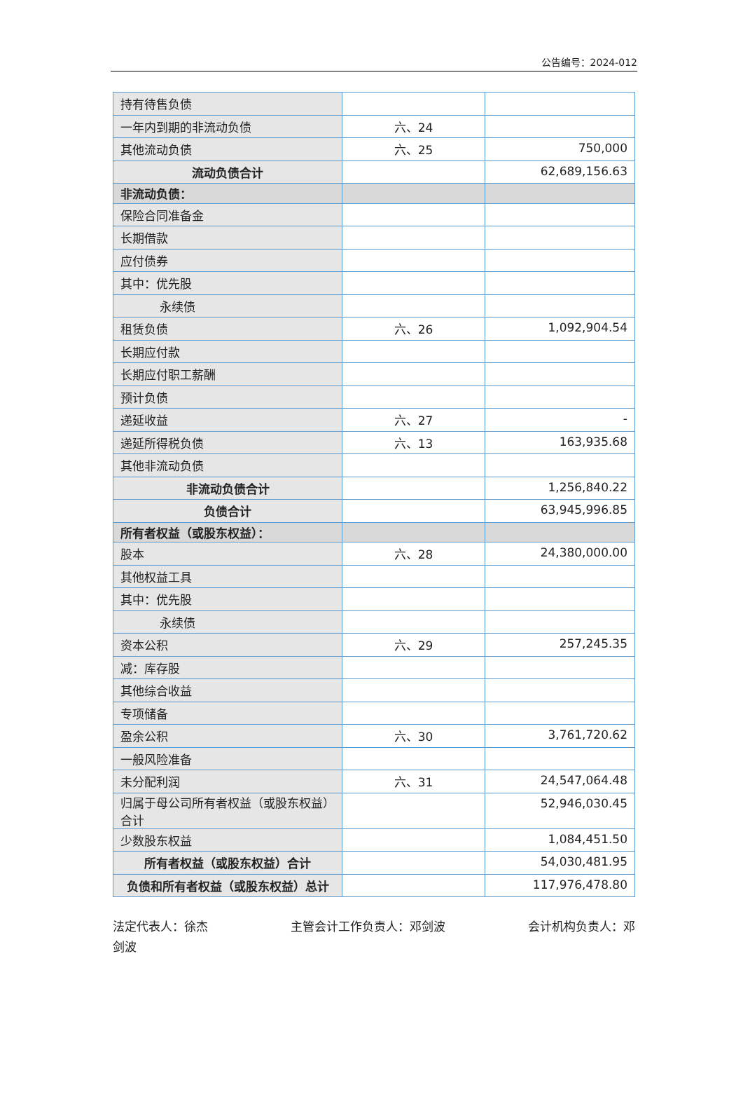公告编号：2024-012
| 持有待售负债 | | |
| 一年内到期的非流动负债 | 六、24 | |
| 其他流动负债 | 六、25 | 750,000 |
| 流动负债合计 | | 62,689,156.63 |
| 非流动负债： | | |
| 保险合同准备金 | | |
| 长期借款 | | |
| 应付债券 | | |
| 其中：优先股 | | |
| 永续债 | | |
| 租赁负债 | 六、26 | 1,092,904.54 |
| 长期应付款 | | |
| 长期应付职工薪酬 | | |
| 预计负债 | | |
| 递延收益 | 六、27 | - |
| 递延所得税负债 | 六、13 | 163,935.68 |
| 其他非流动负债 | | |
| 非流动负债合计 | | 1,256,840.22 |
| 负债合计 | | 63,945,996.85 |
| 所有者权益（或股东权益）： | | |
| 股本 | 六、28 | 24,380,000.00 |
| 其他权益工具 | | |
| 其中：优先股 | | |
| 永续债 | | |
| 资本公积 | 六、29 | 257,245.35 |
| 减：库存股 | | |
| 其他综合收益 | | |
| 专项储备 | | |
| 盈余公积 | 六、30 | 3,761,720.62 |
| 一般风险准备 | | |
| 未分配利润 | 六、31 | 24,547,064.48 |
| 归属于母公司所有者权益（或股东权益）合计 | | 52,946,030.45 |
| 少数股东权益 | | 1,084,451.50 |
| 所有者权益（或股东权益）合计 | | 54,030,481.95 |
| 负债和所有者权益（或股东权益）总计 | | 117,976,478.80 |
法定代表人：徐杰 主管会计工作负责人：邓剑波 会计机构负责人：邓
剑波